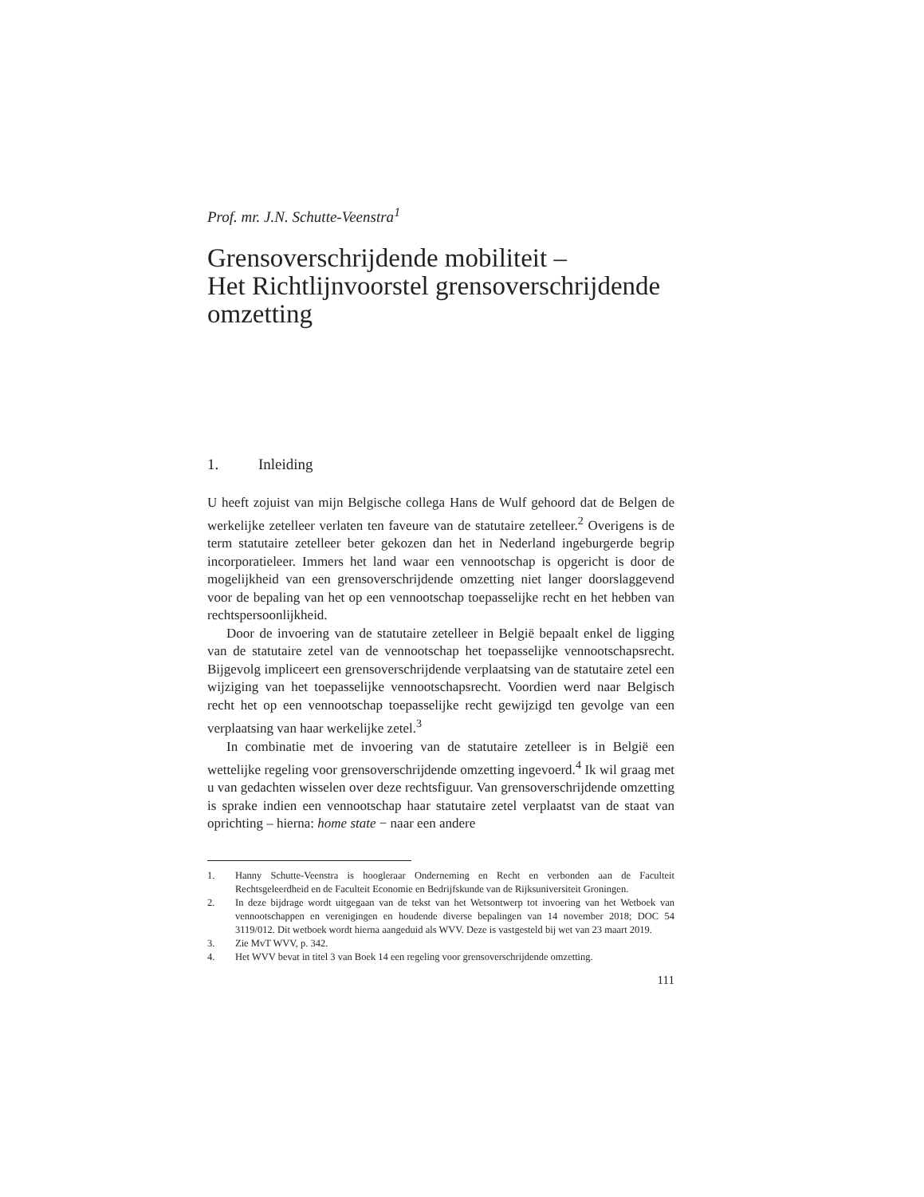Prof. mr. J.N. Schutte-Veenstra<sup>1</sup>
Grensoverschrijdende mobiliteit –
Het Richtlijnvoorstel grensoverschrijdende omzetting
1. Inleiding
U heeft zojuist van mijn Belgische collega Hans de Wulf gehoord dat de Belgen de werkelijke zetelleer verlaten ten faveure van de statutaire zetelleer.<sup>2</sup> Overigens is de term statutaire zetelleer beter gekozen dan het in Nederland ingeburgerde begrip incorporatieleer. Immers het land waar een vennootschap is opgericht is door de mogelijkheid van een grensoverschrijdende omzetting niet langer doorslaggevend voor de bepaling van het op een vennootschap toepasselijke recht en het hebben van rechtspersoonlijkheid.
Door de invoering van de statutaire zetelleer in België bepaalt enkel de ligging van de statutaire zetel van de vennootschap het toepasselijke vennootschapsrecht. Bijgevolg impliceert een grensoverschrijdende verplaatsing van de statutaire zetel een wijziging van het toepasselijke vennootschapsrecht. Voordien werd naar Belgisch recht het op een vennootschap toepasselijke recht gewijzigd ten gevolge van een verplaatsing van haar werkelijke zetel.<sup>3</sup>
In combinatie met de invoering van de statutaire zetelleer is in België een wettelijke regeling voor grensoverschrijdende omzetting ingevoerd.<sup>4</sup> Ik wil graag met u van gedachten wisselen over deze rechtsfiguur. Van grensoverschrijdende omzetting is sprake indien een vennootschap haar statutaire zetel verplaatst van de staat van oprichting – hierna: home state − naar een andere
1. Hanny Schutte-Veenstra is hoogleraar Onderneming en Recht en verbonden aan de Faculteit Rechtsgeleerdheid en de Faculteit Economie en Bedrijfskunde van de Rijksuniversiteit Groningen.
2. In deze bijdrage wordt uitgegaan van de tekst van het Wetsontwerp tot invoering van het Wetboek van vennootschappen en verenigingen en houdende diverse bepalingen van 14 november 2018; DOC 54 3119/012. Dit wetboek wordt hierna aangeduid als WVV. Deze is vastgesteld bij wet van 23 maart 2019.
3. Zie MvT WVV, p. 342.
4. Het WVV bevat in titel 3 van Boek 14 een regeling voor grensoverschrijdende omzetting.
111